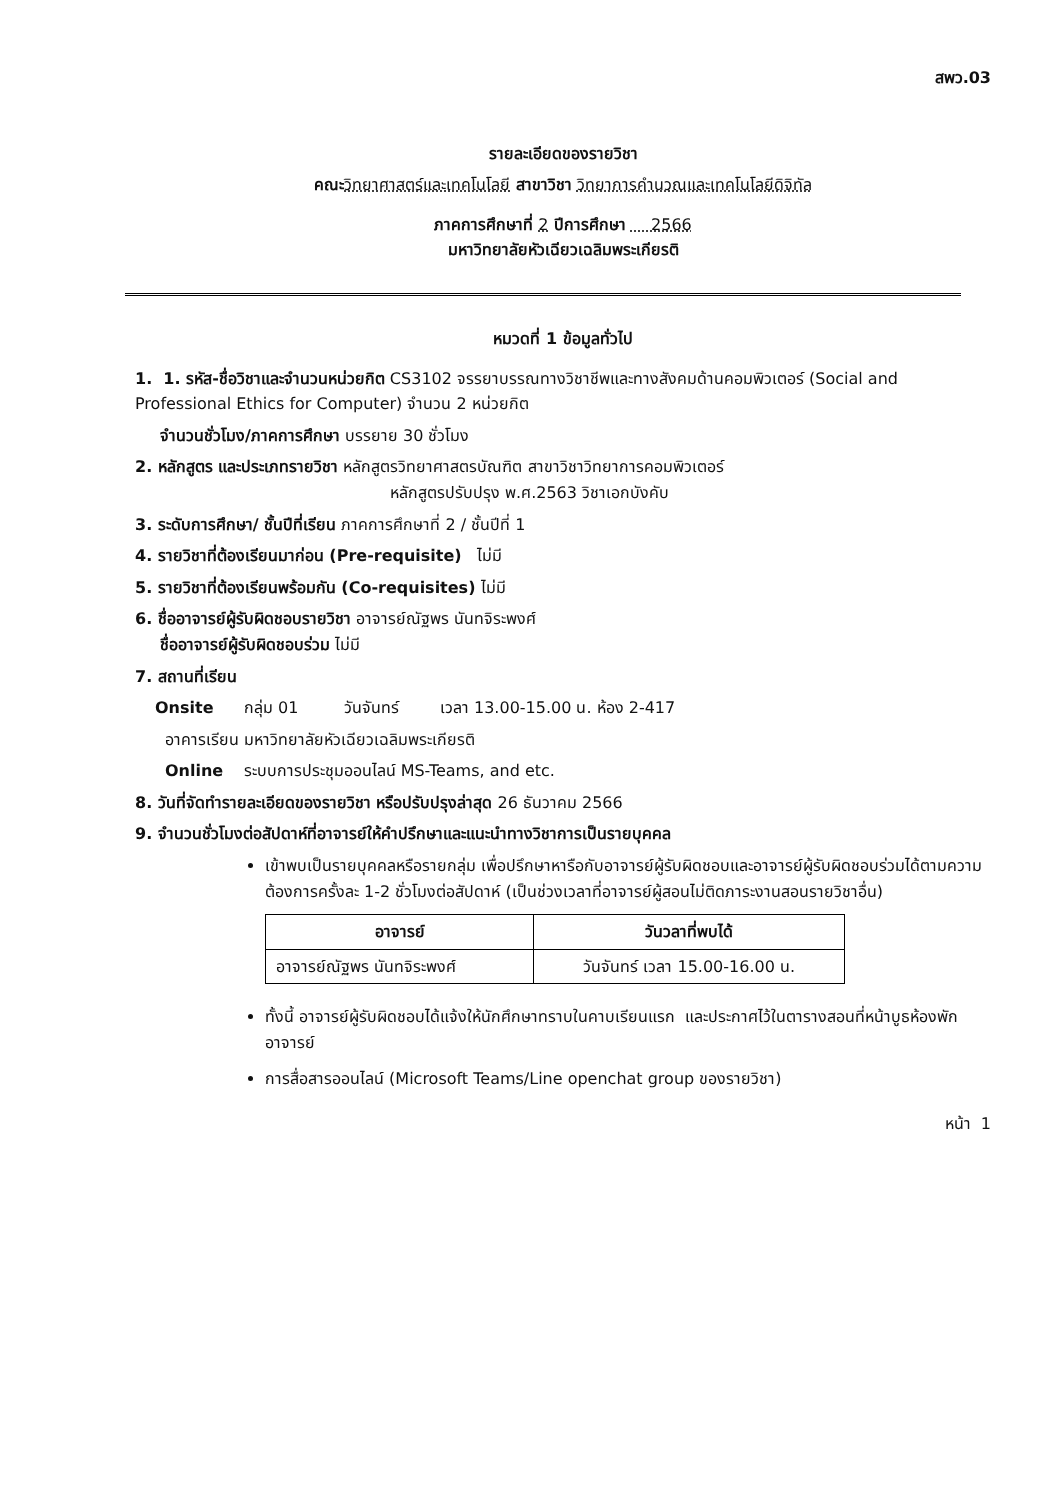สพว.03
รายละเอียดของรายวิชา
คณะ วิทยาศาสตร์และเทคโนโลยี สาขาวิชา วิทยาการคำนวณและเทคโนโลยีดิจิทัล
ภาคการศึกษาที่ 2 ปีการศึกษา 2566
มหาวิทยาลัยหัวเฉียวเฉลิมพระเกียรติ
หมวดที่ 1 ข้อมูลทั่วไป
1. 1. รหัส-ชื่อวิชาและจำนวนหน่วยกิต CS3102 จรรยาบรรณทางวิชาชีพและทางสังคมด้านคอมพิวเตอร์ (Social and Professional Ethics for Computer) จำนวน 2 หน่วยกิต
จำนวนชั่วโมง/ภาคการศึกษา บรรยาย 30 ชั่วโมง
2. หลักสูตร และประเภทรายวิชา หลักสูตรวิทยาศาสตรบัณฑิต สาขาวิชาวิทยาการคอมพิวเตอร์
หลักสูตรปรับปรุง พ.ศ.2563 วิชาเอกบังคับ
3. ระดับการศึกษา/ ชั้นปีที่เรียน ภาคการศึกษาที่ 2 / ชั้นปีที่ 1
4. รายวิชาที่ต้องเรียนมาก่อน (Pre-requisite) ไม่มี
5. รายวิชาที่ต้องเรียนพร้อมกัน (Co-requisites) ไม่มี
6. ชื่ออาจารย์ผู้รับผิดชอบรายวิชา อาจารย์ณัฐพร นันทจิระพงศ์
ชื่ออาจารย์ผู้รับผิดชอบร่วม ไม่มี
7. สถานที่เรียน
Onsite กลุ่ม 01 วันจันทร์ เวลา 13.00-15.00 น. ห้อง 2-417
อาคารเรียน มหาวิทยาลัยหัวเฉียวเฉลิมพระเกียรติ
Online ระบบการประชุมออนไลน์ MS-Teams, and etc.
8. วันที่จัดทำรายละเอียดของรายวิชา หรือปรับปรุงล่าสุด 26 ธันวาคม 2566
9. จำนวนชั่วโมงต่อสัปดาห์ที่อาจารย์ให้คำปรึกษาและแนะนำทางวิชาการเป็นรายบุคคล
เข้าพบเป็นรายบุคคลหรือรายกลุ่ม เพื่อปรึกษาหารือกับอาจารย์ผู้รับผิดชอบและอาจารย์ผู้รับผิดชอบร่วมได้ตามความต้องการครั้งละ 1-2 ชั่วโมงต่อสัปดาห์ (เป็นช่วงเวลาที่อาจารย์ผู้สอนไม่ติดภาระงานสอนรายวิชาอื่น)
| อาจารย์ | วันวลาที่พบได้ |
| --- | --- |
| อาจารย์ณัฐพร นันทจิระพงศ์ | วันจันทร์ เวลา 15.00-16.00 น. |
ทั้งนี้ อาจารย์ผู้รับผิดชอบได้แจ้งให้นักศึกษาทราบในคาบเรียนแรก และประกาศไว้ในตารางสอนที่หน้าบูธห้องพักอาจารย์
การสื่อสารออนไลน์ (Microsoft Teams/Line openchat group ของรายวิชา)
หน้า 1